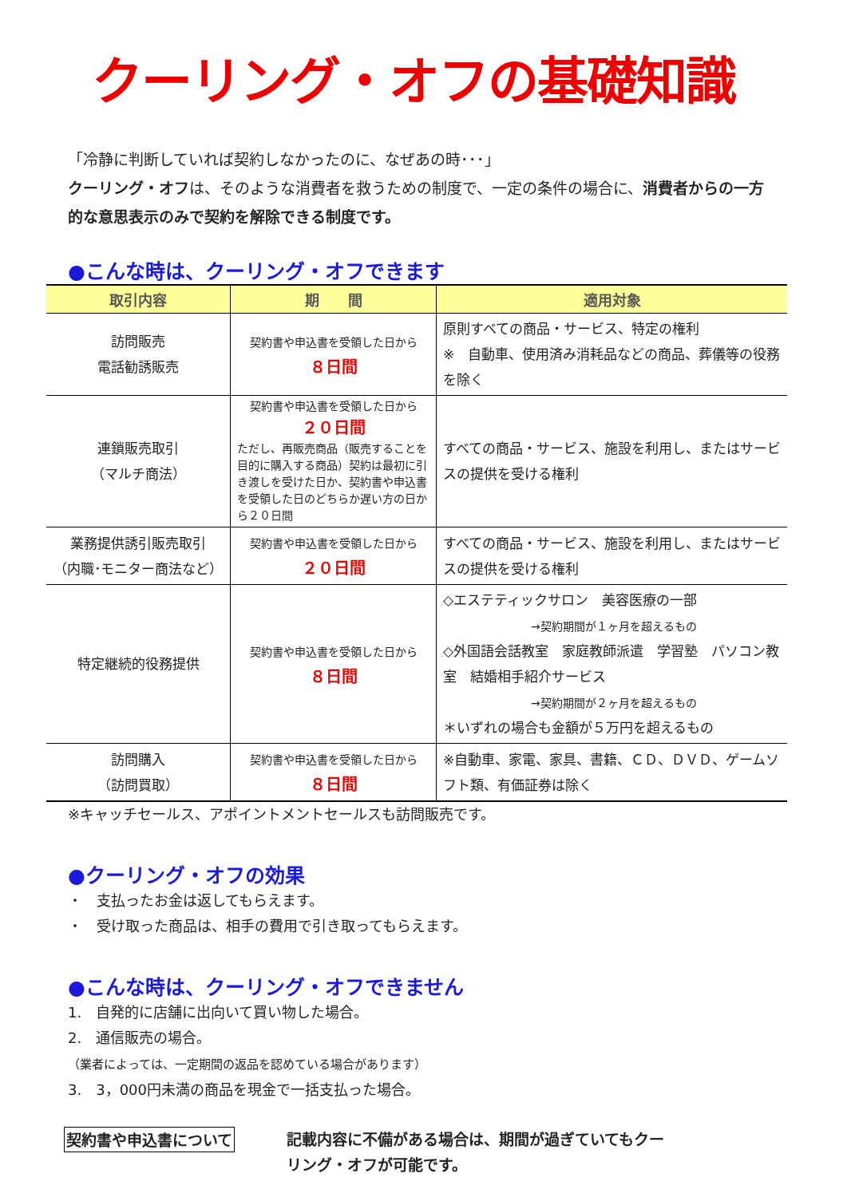クーリング・オフの基礎知識
「冷静に判断していれば契約しなかったのに、なぜあの時･･･」
クーリング・オフは、そのような消費者を救うための制度で、一定の条件の場合に、消費者からの一方的な意思表示のみで契約を解除できる制度です。
●こんな時は、クーリング・オフできます
| 取引内容 | 期 間 | 適用対象 |
| --- | --- | --- |
| 訪問販売 電話勧誘販売 | 契約書や申込書を受領した日から ８日間 | 原則すべての商品・サービス、特定の権利 ※ 自動車、使用済み消耗品などの商品、葬儀等の役務を除く |
| 連鎖販売取引 （マルチ商法） | 契約書や申込書を受領した日から ２０日間 ただし、再販売商品（販売することを目的に購入する商品）契約は最初に引き渡しを受けた日か、契約書や申込書を受領した日のどちらか遅い方の日から２０日間 | すべての商品・サービス、施設を利用し、またはサービスの提供を受ける権利 |
| 業務提供誘引販売取引 （内職･モニター商法など） | 契約書や申込書を受領した日から ２０日間 | すべての商品・サービス、施設を利用し、またはサービスの提供を受ける権利 |
| 特定継続的役務提供 | 契約書や申込書を受領した日から ８日間 | ◇エステティックサロン 美容医療の一部 →契約期間が１ヶ月を超えるもの ◇外国語会話教室 家庭教師派遣 学習塾 パソコン教室 結婚相手紹介サービス →契約期間が２ヶ月を超えるもの ＊いずれの場合も金額が５万円を超えるもの |
| 訪問購入 （訪問買取） | 契約書や申込書を受領した日から ８日間 | ※自動車、家電、家具、書籍、ＣＤ、ＤＶＤ、ゲームソフト類、有価証券は除く |
※キャッチセールス、アポイントメントセールスも訪問販売です。
●クーリング・オフの効果
・　支払ったお金は返してもらえます。
・　受け取った商品は、相手の費用で引き取ってもらえます。
●こんな時は、クーリング・オフできません
1.　自発的に店舗に出向いて買い物した場合。
2.　通信販売の場合。
（業者によっては、一定期間の返品を認めている場合があります）
3.　3，000円未満の商品を現金で一括支払った場合。
契約書や申込書について
記載内容に不備がある場合は、期間が過ぎていてもクーリング・オフが可能です。